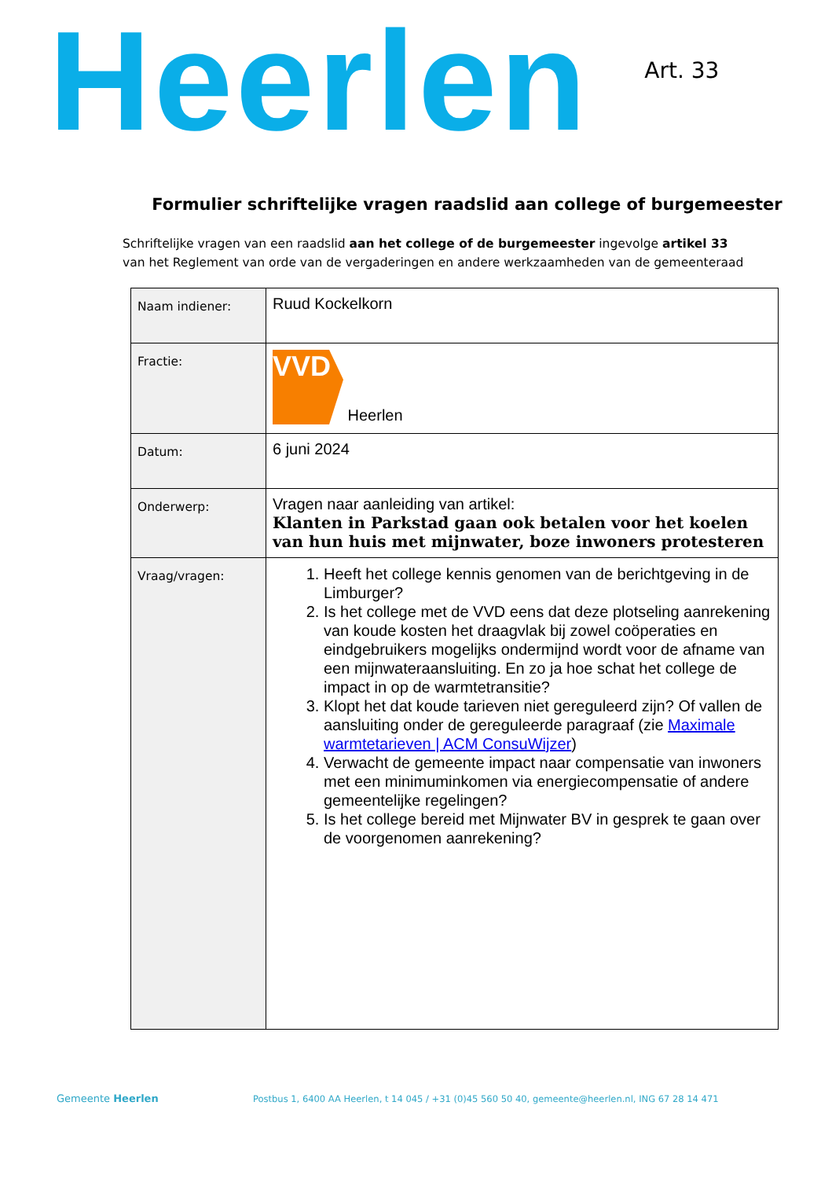Heerlen
Art. 33
Formulier schriftelijke vragen raadslid aan college of burgemeester
Schriftelijke vragen van een raadslid aan het college of de burgemeester ingevolge artikel 33
van het Reglement van orde van de vergaderingen en andere werkzaamheden van de gemeenteraad
| Naam indiener: | Ruud Kockelkorn |
| Fractie: | VVD Heerlen |
| Datum: | 6 juni 2024 |
| Onderwerp: | Vragen naar aanleiding van artikel: Klanten in Parkstad gaan ook betalen voor het koelen van hun huis met mijnwater, boze inwoners protesteren |
| Vraag/vragen: | 1. Heeft het college kennis genomen van de berichtgeving in de Limburger? 2. Is het college met de VVD eens dat deze plotseling aanrekening van koude kosten het draagvlak bij zowel coöperaties en eindgebruikers mogelijks ondermijnd wordt voor de afname van een mijnwateraansluiting. En zo ja hoe schat het college de impact in op de warmtetransitie? 3. Klopt het dat koude tarieven niet gereguleerd zijn? Of vallen de aansluiting onder de gereguleerde paragraaf (zie Maximale warmtetarieven / ACM ConsuWijzer ) 4. Verwacht de gemeente impact naar compensatie van inwoners met een minimuminkomen via energiecompensatie of andere gemeentelijke regelingen? 5. Is het college bereid met Mijnwater BV in gesprek te gaan over de voorgenomen aanrekening? |
Gemeente Heerlen Postbus 1, 6400 AA Heerlen, t 14 045 / +31 (0)45 560 50 40, gemeente@heerlen.nl, ING 67 28 14 471